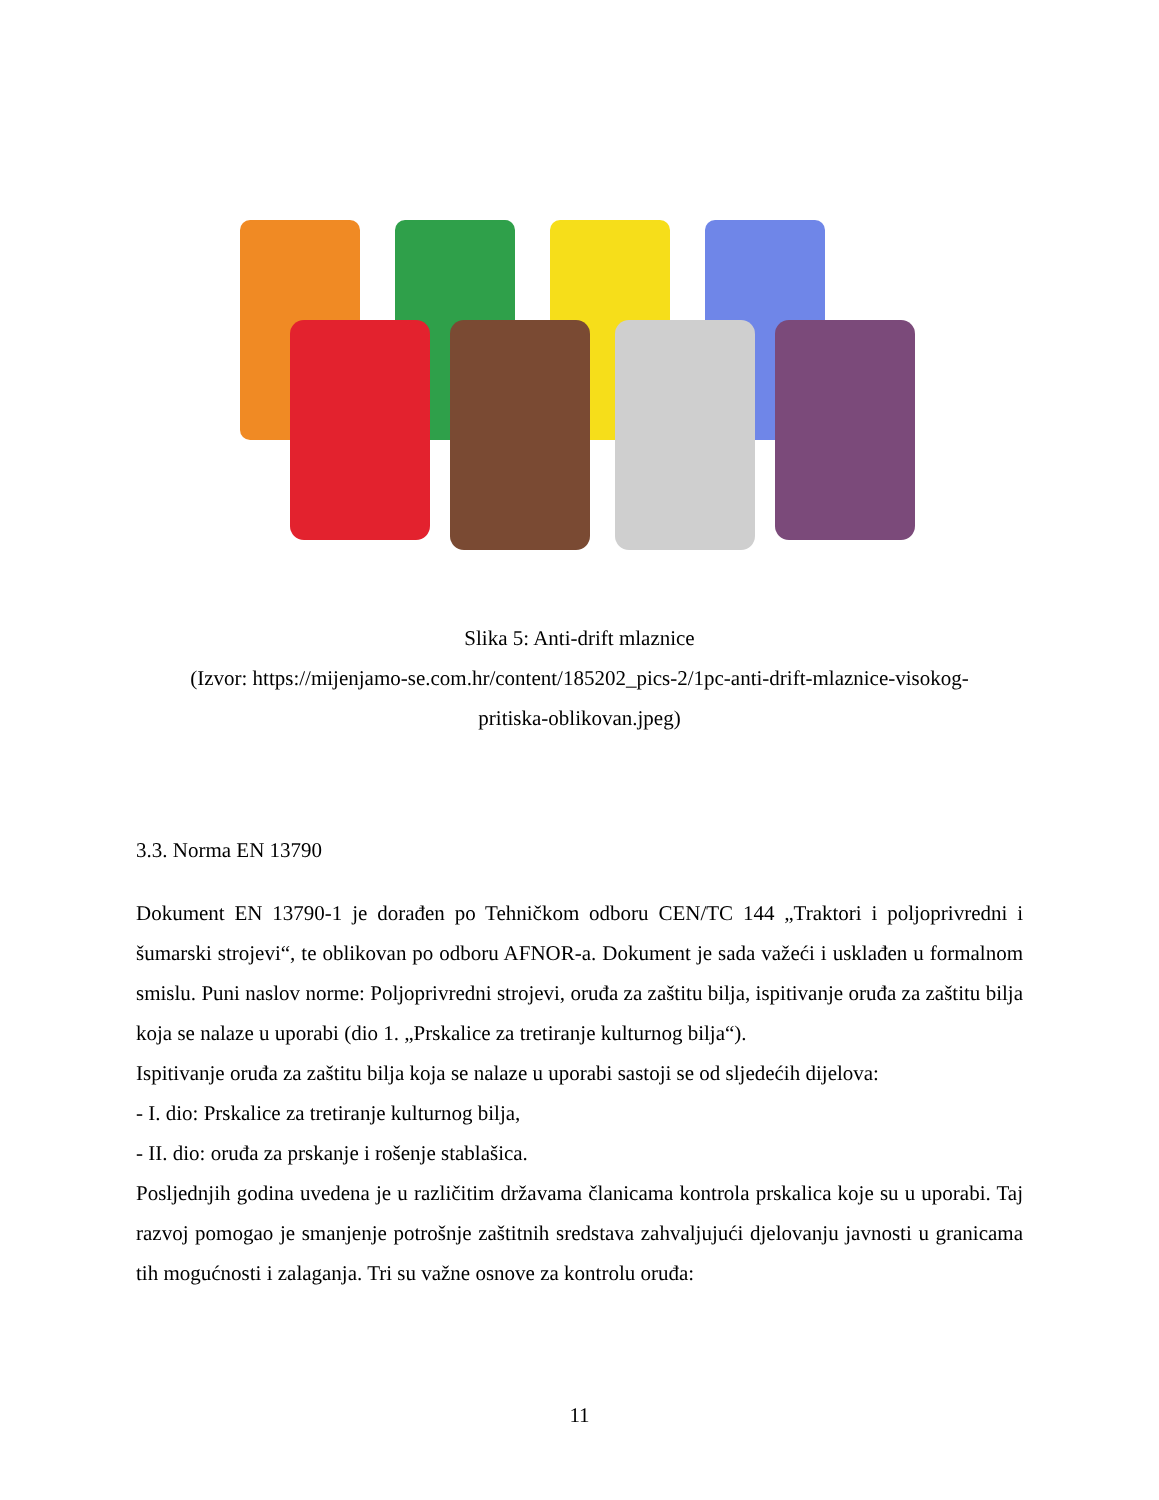Slika 5: Anti-drift mlaznice
(Izvor: https://mijenjamo-se.com.hr/content/185202_pics-2/1pc-anti-drift-mlaznice-visokog-
pritiska-oblikovan.jpeg)
3.3. Norma EN 13790
Dokument EN 13790-1 je dorađen po Tehničkom odboru CEN/TC 144 „Traktori i poljoprivredni i šumarski strojevi“, te oblikovan po odboru AFNOR-a. Dokument je sada važeći i usklađen u formalnom smislu. Puni naslov norme: Poljoprivredni strojevi, oruđa za zaštitu bilja, ispitivanje oruđa za zaštitu bilja koja se nalaze u uporabi (dio 1. „Prskalice za tretiranje kulturnog bilja“).
Ispitivanje oruđa za zaštitu bilja koja se nalaze u uporabi sastoji se od sljedećih dijelova:
- I. dio: Prskalice za tretiranje kulturnog bilja,
- II. dio: oruđa za prskanje i rošenje stablašica.
Posljednjih godina uvedena je u različitim državama članicama kontrola prskalica koje su u uporabi. Taj razvoj pomogao je smanjenje potrošnje zaštitnih sredstava zahvaljujući djelovanju javnosti u granicama tih mogućnosti i zalaganja. Tri su važne osnove za kontrolu oruđa:
11